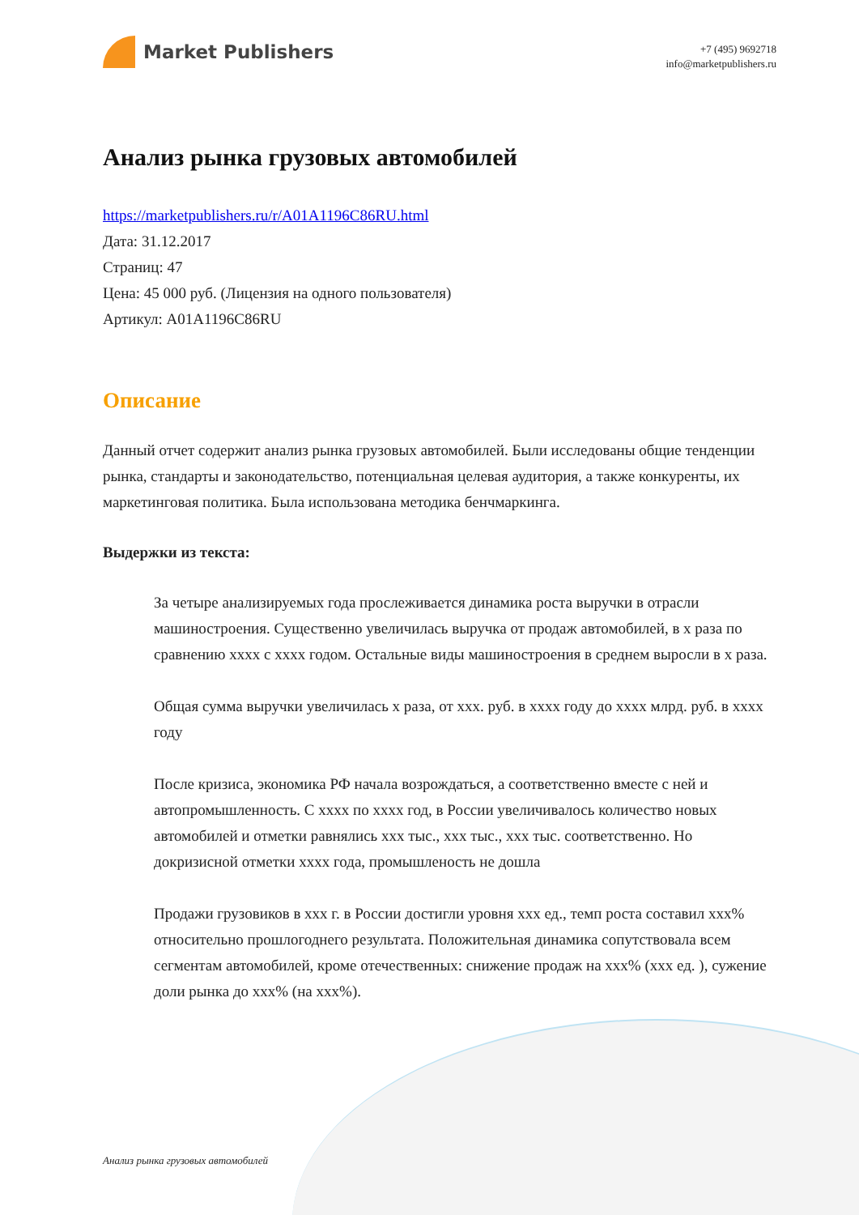Market Publishers
+7 (495) 9692718
info@marketpublishers.ru
Анализ рынка грузовых автомобилей
https://marketpublishers.ru/r/A01A1196C86RU.html
Дата: 31.12.2017
Страниц: 47
Цена: 45 000 руб. (Лицензия на одного пользователя)
Артикул: A01A1196C86RU
Описание
Данный отчет содержит анализ рынка грузовых автомобилей. Были исследованы общие тенденции рынка, стандарты и законодательство, потенциальная целевая аудитория, а также конкуренты, их маркетинговая политика. Была использована методика бенчмаркинга.
Выдержки из текста:
За четыре анализируемых года прослеживается динамика роста выручки в отрасли машиностроения. Существенно увеличилась выручка от продаж автомобилей, в х раза по сравнению хххх с хххх годом. Остальные виды машиностроения в среднем выросли в х раза.
Общая сумма выручки увеличилась х раза, от ххх. руб. в хххх году до хххх млрд. руб. в хххх году
После кризиса, экономика РФ начала возрождаться, а соответственно вместе с ней и автопромышленность. С хххх по хххх год, в России увеличивалось количество новых автомобилей и отметки равнялись ххх тыс., ххх тыс., ххх тыс. соответственно. Но докризисной отметки хххх года, промышленость не дошла
Продажи грузовиков в ххх г. в России достигли уровня ххх ед., темп роста составил ххх% относительно прошлогоднего результата. Положительная динамика сопутствовала всем сегментам автомобилей, кроме отечественных: снижение продаж на ххх% (ххх ед. ), сужение доли рынка до ххх% (на ххх%).
Анализ рынка грузовых автомобилей